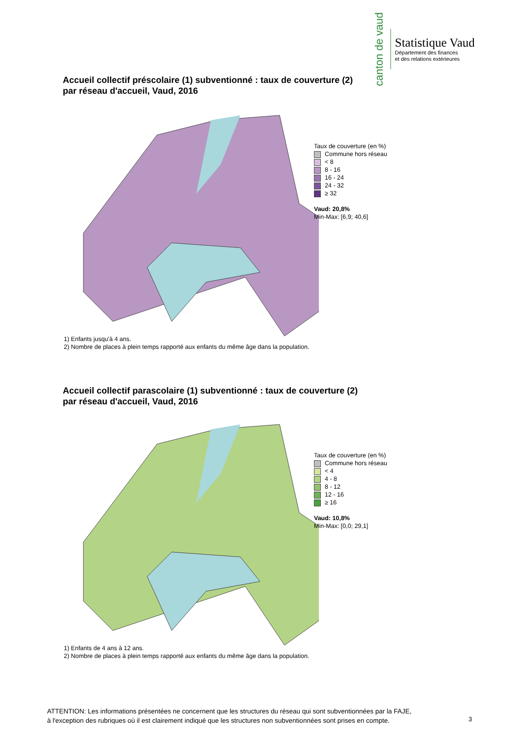canton de vaud
Statistique Vaud
Département des finances
et des relations extérieures
Accueil collectif préscolaire (1) subventionné : taux de couverture (2)
par réseau d'accueil, Vaud, 2016
Taux de couverture (en %)
Commune hors réseau
< 8
8 - 16
16 - 24
24 - 32
≥ 32
Vaud: 20,8%
Min-Max: [6,9; 40,6]
1) Enfants jusqu'à 4 ans.
2) Nombre de places à plein temps rapporté aux enfants du même âge dans la population.
Accueil collectif parascolaire (1) subventionné : taux de couverture (2)
par réseau d'accueil, Vaud, 2016
Taux de couverture (en %)
Commune hors réseau
< 4
4 - 8
8 - 12
12 - 16
≥ 16
Vaud: 10,8%
Min-Max: [0,0; 29,1]
1) Enfants de 4 ans à 12 ans.
2) Nombre de places à plein temps rapporté aux enfants du même âge dans la population.
ATTENTION: Les informations présentées ne concernent que les structures du réseau qui sont subventionnées par la FAJE,
à l'exception des rubriques où il est clairement indiqué que les structures non subventionnées sont prises en compte.
3